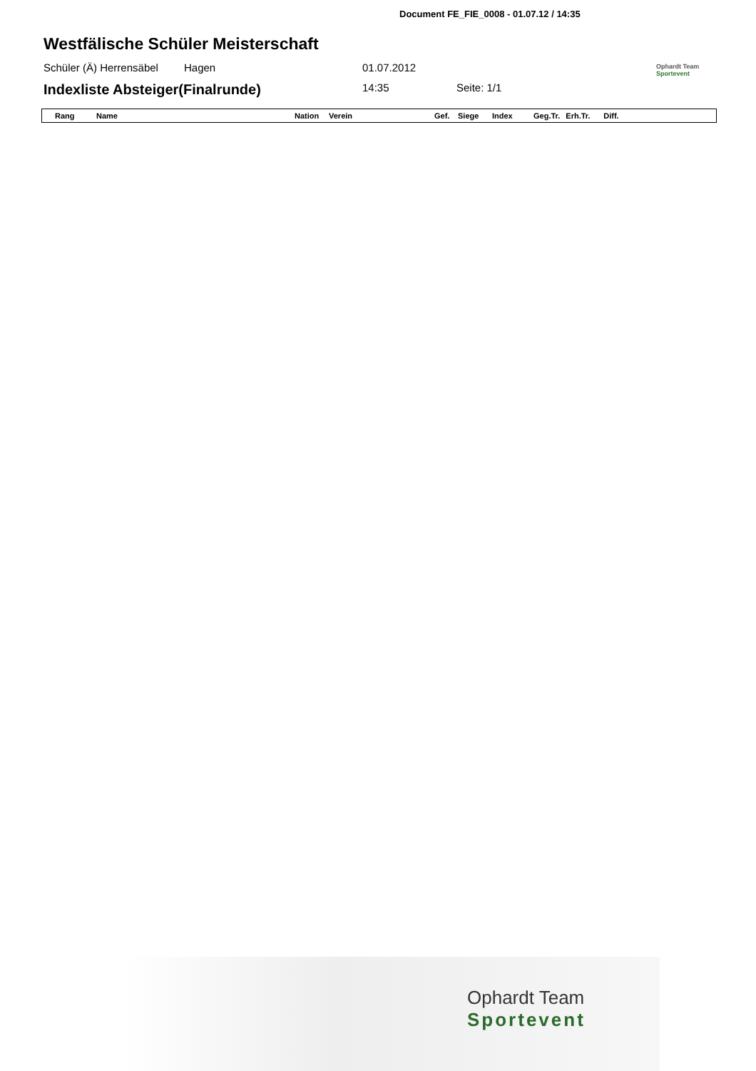Document FE_FIE_0008 - 01.07.12 / 14:35
Westfälische Schüler Meisterschaft
Schüler (Ä) Herrensäbel Hagen 01.07.2012 Ophardt Team
Sportevent
Indexliste Absteiger(Finalrunde) 14:35 Seite: 1/1
| Rang | Name | Nation | Verein | Gef. | Siege | Index | Geg.Tr. | Erh.Tr. | Diff. |
| --- | --- | --- | --- | --- | --- | --- | --- | --- | --- |
Ophardt Team
Sportevent